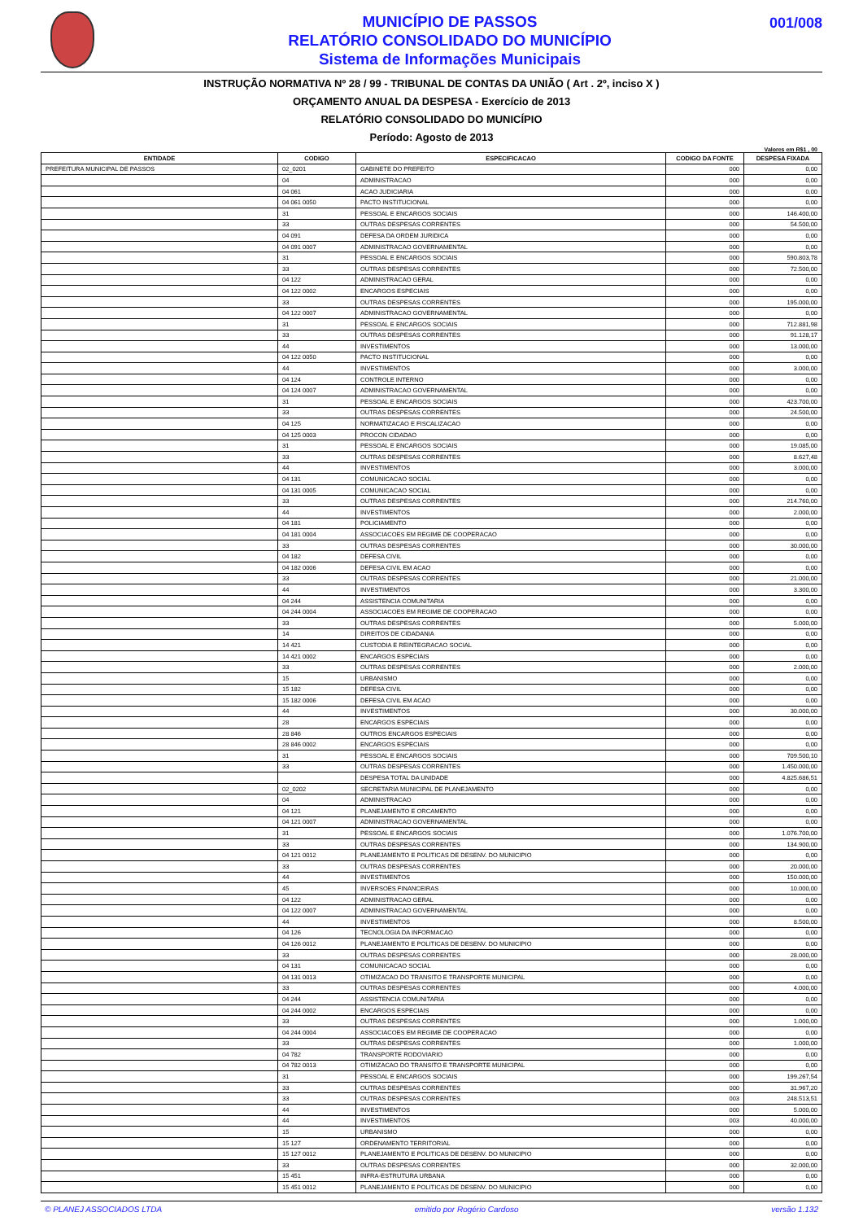MUNICÍPIO DE PASSOS
RELATÓRIO CONSOLIDADO DO MUNICÍPIO
Sistema de Informações Municipais
001/008
INSTRUÇÃO NORMATIVA Nº 28 / 99 - TRIBUNAL DE CONTAS DA UNIÃO ( Art . 2º, inciso X )
ORÇAMENTO ANUAL DA DESPESA - Exercício de 2013
RELATÓRIO CONSOLIDADO DO MUNICÍPIO
Período: Agosto de 2013
Valores em R$1 , 00
| ENTIDADE | CODIGO | ESPECIFICACAO | CODIGO DA FONTE | DESPESA FIXADA |
| --- | --- | --- | --- | --- |
| PREFEITURA MUNICIPAL DE PASSOS | 02_0201 | GABINETE DO PREFEITO | 000 | 0,00 |
| | 04 | ADMINISTRACAO | 000 | 0,00 |
| | 04 061 | ACAO JUDICIARIA | 000 | 0,00 |
| | 04 061 0050 | PACTO INSTITUCIONAL | 000 | 0,00 |
| | 31 | PESSOAL E ENCARGOS SOCIAIS | 000 | 146.400,00 |
| | 33 | OUTRAS DESPESAS CORRENTES | 000 | 54.500,00 |
| | 04 091 | DEFESA DA ORDEM JURIDICA | 000 | 0,00 |
| | 04 091 0007 | ADMINISTRACAO GOVERNAMENTAL | 000 | 0,00 |
| | 31 | PESSOAL E ENCARGOS SOCIAIS | 000 | 590.803,78 |
| | 33 | OUTRAS DESPESAS CORRENTES | 000 | 72.500,00 |
| | 04 122 | ADMINISTRACAO GERAL | 000 | 0,00 |
| | 04 122 0002 | ENCARGOS ESPECIAIS | 000 | 0,00 |
| | 33 | OUTRAS DESPESAS CORRENTES | 000 | 195.000,00 |
| | 04 122 0007 | ADMINISTRACAO GOVERNAMENTAL | 000 | 0,00 |
| | 31 | PESSOAL E ENCARGOS SOCIAIS | 000 | 712.881,98 |
| | 33 | OUTRAS DESPESAS CORRENTES | 000 | 91.128,17 |
| | 44 | INVESTIMENTOS | 000 | 13.000,00 |
| | 04 122 0050 | PACTO INSTITUCIONAL | 000 | 0,00 |
| | 44 | INVESTIMENTOS | 000 | 3.000,00 |
| | 04 124 | CONTROLE INTERNO | 000 | 0,00 |
| | 04 124 0007 | ADMINISTRACAO GOVERNAMENTAL | 000 | 0,00 |
| | 31 | PESSOAL E ENCARGOS SOCIAIS | 000 | 423.700,00 |
| | 33 | OUTRAS DESPESAS CORRENTES | 000 | 24.500,00 |
| | 04 125 | NORMATIZACAO E FISCALIZACAO | 000 | 0,00 |
| | 04 125 0003 | PROCON CIDADAO | 000 | 0,00 |
| | 31 | PESSOAL E ENCARGOS SOCIAIS | 000 | 19.085,00 |
| | 33 | OUTRAS DESPESAS CORRENTES | 000 | 8.627,48 |
| | 44 | INVESTIMENTOS | 000 | 3.000,00 |
| | 04 131 | COMUNICACAO SOCIAL | 000 | 0,00 |
| | 04 131 0005 | COMUNICACAO SOCIAL | 000 | 0,00 |
| | 33 | OUTRAS DESPESAS CORRENTES | 000 | 214.760,00 |
| | 44 | INVESTIMENTOS | 000 | 2.000,00 |
| | 04 181 | POLICIAMENTO | 000 | 0,00 |
| | 04 181 0004 | ASSOCIACOES EM REGIME DE COOPERACAO | 000 | 0,00 |
| | 33 | OUTRAS DESPESAS CORRENTES | 000 | 30.000,00 |
| | 04 182 | DEFESA CIVIL | 000 | 0,00 |
| | 04 182 0006 | DEFESA CIVIL EM ACAO | 000 | 0,00 |
| | 33 | OUTRAS DESPESAS CORRENTES | 000 | 21.000,00 |
| | 44 | INVESTIMENTOS | 000 | 3.300,00 |
| | 04 244 | ASSISTENCIA COMUNITARIA | 000 | 0,00 |
| | 04 244 0004 | ASSOCIACOES EM REGIME DE COOPERACAO | 000 | 0,00 |
| | 33 | OUTRAS DESPESAS CORRENTES | 000 | 5.000,00 |
| | 14 | DIREITOS DE CIDADANIA | 000 | 0,00 |
| | 14 421 | CUSTODIA E REINTEGRACAO SOCIAL | 000 | 0,00 |
| | 14 421 0002 | ENCARGOS ESPECIAIS | 000 | 0,00 |
| | 33 | OUTRAS DESPESAS CORRENTES | 000 | 2.000,00 |
| | 15 | URBANISMO | 000 | 0,00 |
| | 15 182 | DEFESA CIVIL | 000 | 0,00 |
| | 15 182 0006 | DEFESA CIVIL EM ACAO | 000 | 0,00 |
| | 44 | INVESTIMENTOS | 000 | 30.000,00 |
| | 28 | ENCARGOS ESPECIAIS | 000 | 0,00 |
| | 28 846 | OUTROS ENCARGOS ESPECIAIS | 000 | 0,00 |
| | 28 846 0002 | ENCARGOS ESPECIAIS | 000 | 0,00 |
| | 31 | PESSOAL E ENCARGOS SOCIAIS | 000 | 709.500,10 |
| | 33 | OUTRAS DESPESAS CORRENTES | 000 | 1.450.000,00 |
| | | DESPESA TOTAL DA UNIDADE | 000 | 4.825.686,51 |
| | 02_0202 | SECRETARIA MUNICIPAL DE PLANEJAMENTO | 000 | 0,00 |
| | 04 | ADMINISTRACAO | 000 | 0,00 |
| | 04 121 | PLANEJAMENTO E ORCAMENTO | 000 | 0,00 |
| | 04 121 0007 | ADMINISTRACAO GOVERNAMENTAL | 000 | 0,00 |
| | 31 | PESSOAL E ENCARGOS SOCIAIS | 000 | 1.076.700,00 |
| | 33 | OUTRAS DESPESAS CORRENTES | 000 | 134.900,00 |
| | 04 121 0012 | PLANEJAMENTO E POLITICAS DE DESENV. DO MUNICIPIO | 000 | 0,00 |
| | 33 | OUTRAS DESPESAS CORRENTES | 000 | 20.000,00 |
| | 44 | INVESTIMENTOS | 000 | 150.000,00 |
| | 45 | INVERSOES FINANCEIRAS | 000 | 10.000,00 |
| | 04 122 | ADMINISTRACAO GERAL | 000 | 0,00 |
| | 04 122 0007 | ADMINISTRACAO GOVERNAMENTAL | 000 | 0,00 |
| | 44 | INVESTIMENTOS | 000 | 8.500,00 |
| | 04 126 | TECNOLOGIA DA INFORMACAO | 000 | 0,00 |
| | 04 126 0012 | PLANEJAMENTO E POLITICAS DE DESENV. DO MUNICIPIO | 000 | 0,00 |
| | 33 | OUTRAS DESPESAS CORRENTES | 000 | 28.000,00 |
| | 04 131 | COMUNICACAO SOCIAL | 000 | 0,00 |
| | 04 131 0013 | OTIMIZACAO DO TRANSITO E TRANSPORTE MUNICIPAL | 000 | 0,00 |
| | 33 | OUTRAS DESPESAS CORRENTES | 000 | 4.000,00 |
| | 04 244 | ASSISTENCIA COMUNITARIA | 000 | 0,00 |
| | 04 244 0002 | ENCARGOS ESPECIAIS | 000 | 0,00 |
| | 33 | OUTRAS DESPESAS CORRENTES | 000 | 1.000,00 |
| | 04 244 0004 | ASSOCIACOES EM REGIME DE COOPERACAO | 000 | 0,00 |
| | 33 | OUTRAS DESPESAS CORRENTES | 000 | 1.000,00 |
| | 04 782 | TRANSPORTE RODOVIARIO | 000 | 0,00 |
| | 04 782 0013 | OTIMIZACAO DO TRANSITO E TRANSPORTE MUNICIPAL | 000 | 0,00 |
| | 31 | PESSOAL E ENCARGOS SOCIAIS | 000 | 199.267,54 |
| | 33 | OUTRAS DESPESAS CORRENTES | 000 | 31.967,20 |
| | 33 | OUTRAS DESPESAS CORRENTES | 003 | 248.513,51 |
| | 44 | INVESTIMENTOS | 000 | 5.000,00 |
| | 44 | INVESTIMENTOS | 003 | 40.000,00 |
| | 15 | URBANISMO | 000 | 0,00 |
| | 15 127 | ORDENAMENTO TERRITORIAL | 000 | 0,00 |
| | 15 127 0012 | PLANEJAMENTO E POLITICAS DE DESENV. DO MUNICIPIO | 000 | 0,00 |
| | 33 | OUTRAS DESPESAS CORRENTES | 000 | 32.000,00 |
| | 15 451 | INFRA-ESTRUTURA URBANA | 000 | 0,00 |
| | 15 451 0012 | PLANEJAMENTO E POLITICAS DE DESENV. DO MUNICIPIO | 000 | 0,00 |
© PLANEJ ASSOCIADOS LTDA emitido por Rogério Cardoso versão 1.132